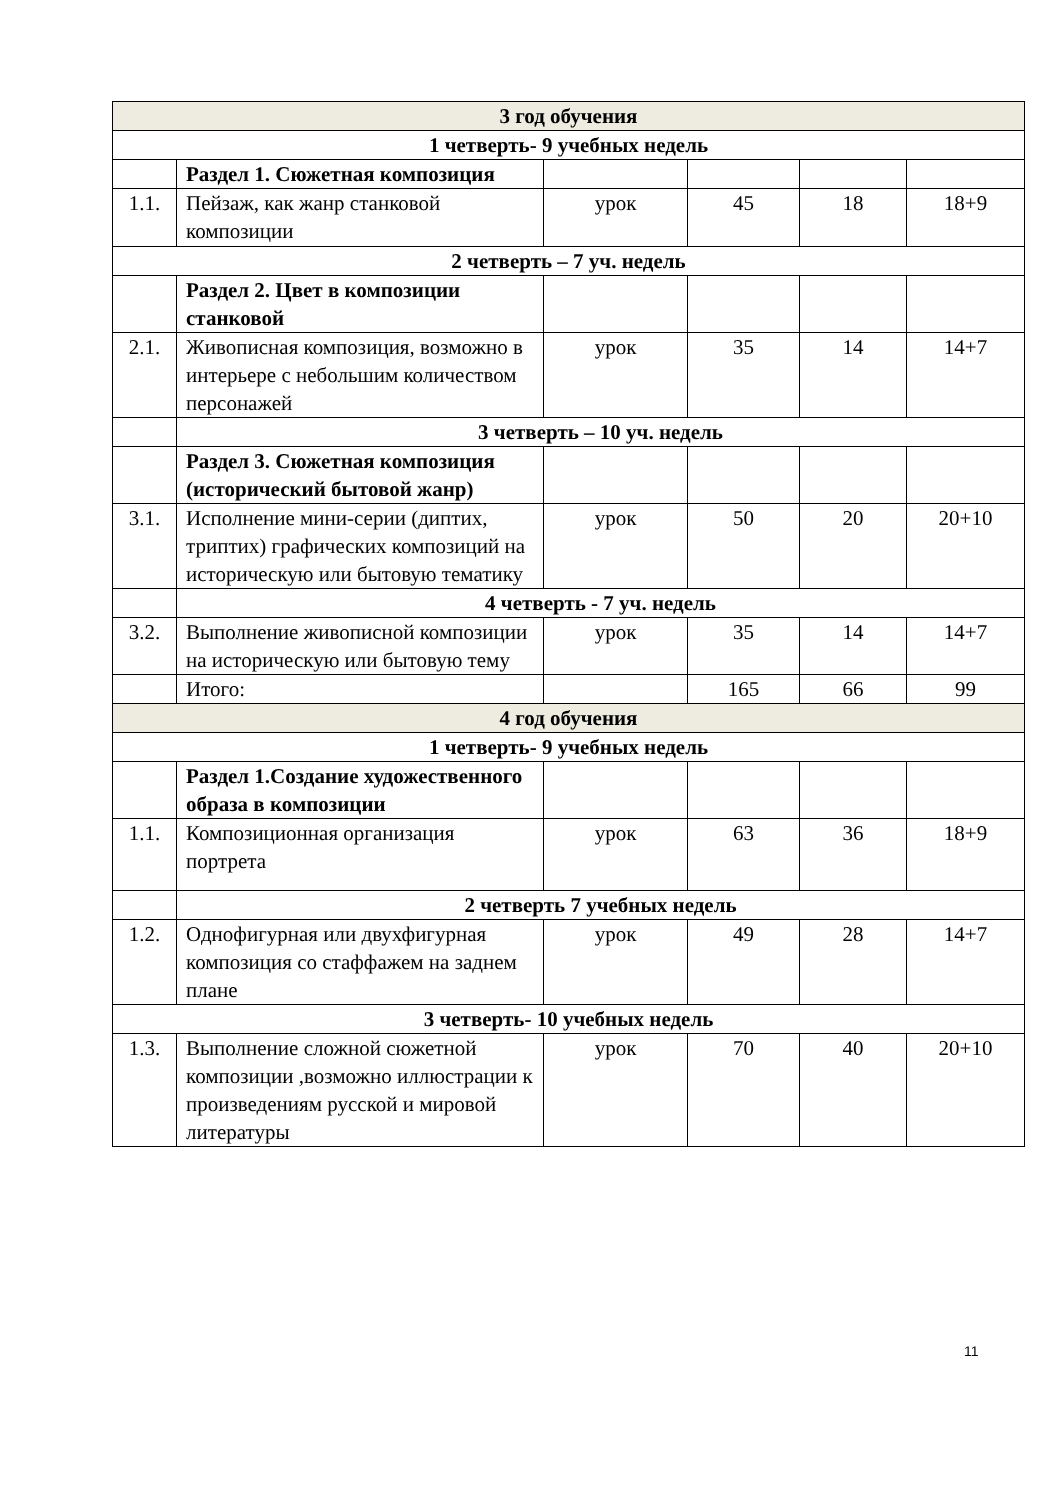| 3 год обучения | | | | | |
| 1 четверть- 9 учебных недель | | | | | |
| | Раздел 1. Сюжетная композиция | | | | |
| 1.1. | Пейзаж, как жанр станковой композиции | урок | 45 | 18 | 18+9 |
| 2 четверть – 7 уч. недель | | | | | |
| | Раздел 2. Цвет в композиции станковой | | | | |
| 2.1. | Живописная композиция, возможно в интерьере с небольшим количеством персонажей | урок | 35 | 14 | 14+7 |
| | 3 четверть – 10 уч. недель | | | | |
| | Раздел 3. Сюжетная композиция (исторический бытовой жанр) | | | | |
| 3.1. | Исполнение мини-серии (диптих, триптих) графических композиций на историческую или бытовую тематику | урок | 50 | 20 | 20+10 |
| | 4 четверть - 7 уч. недель | | | | |
| 3.2. | Выполнение живописной композиции на историческую или бытовую тему | урок | 35 | 14 | 14+7 |
| | Итого: | | 165 | 66 | 99 |
| 4 год обучения | | | | | |
| 1 четверть- 9 учебных недель | | | | | |
| | Раздел 1.Создание художественного образа в композиции | | | | |
| 1.1. | Композиционная организация портрета | урок | 63 | 36 | 18+9 |
| | 2 четверть 7 учебных недель | | | | |
| 1.2. | Однофигурная или двухфигурная композиция со стаффажем на заднем плане | урок | 49 | 28 | 14+7 |
| 3 четверть- 10 учебных недель | | | | | |
| 1.3. | Выполнение сложной сюжетной композиции ,возможно иллюстрации к произведениям русской и мировой литературы | урок | 70 | 40 | 20+10 |
11